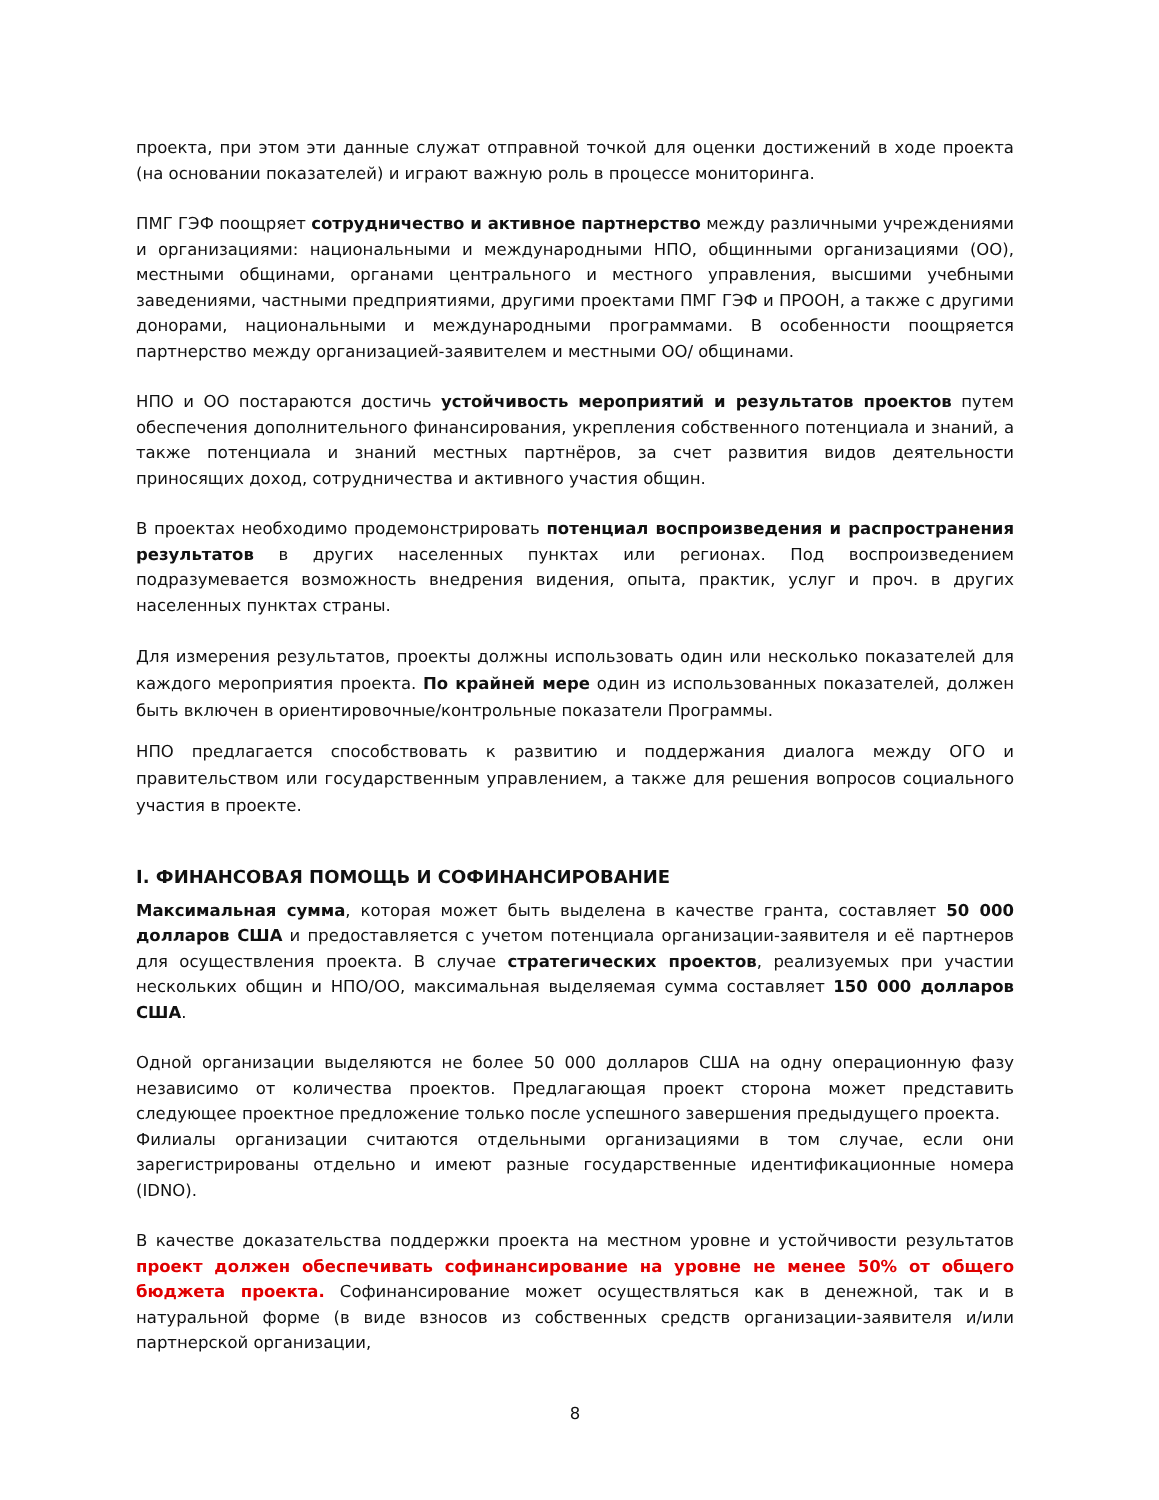проекта, при этом эти данные служат отправной точкой для оценки достижений в ходе проекта (на основании показателей) и играют важную роль в процессе мониторинга.
ПМГ ГЭФ поощряет сотрудничество и активное партнерство между различными учреждениями и организациями: национальными и международными НПО, общинными организациями (ОО), местными общинами, органами центрального и местного управления, высшими учебными заведениями, частными предприятиями, другими проектами ПМГ ГЭФ и ПРООН, а также с другими донорами, национальными и международными программами. В особенности поощряется партнерство между организацией-заявителем и местными ОО/ общинами.
НПО и ОО постараются достичь устойчивость мероприятий и результатов проектов путем обеспечения дополнительного финансирования, укрепления собственного потенциала и знаний, а также потенциала и знаний местных партнёров, за счет развития видов деятельности приносящих доход, сотрудничества и активного участия общин.
В проектах необходимо продемонстрировать потенциал воспроизведения и распространения результатов в других населенных пунктах или регионах. Под воспроизведением подразумевается возможность внедрения видения, опыта, практик, услуг и проч. в других населенных пунктах страны.
Для измерения результатов, проекты должны использовать один или несколько показателей для каждого мероприятия проекта. По крайней мере один из использованных показателей, должен быть включен в ориентировочные/контрольные показатели Программы.
НПО предлагается способствовать к развитию и поддержания диалога между ОГО и правительством или государственным управлением, а также для решения вопросов социального участия в проекте.
I. ФИНАНСОВАЯ ПОМОЩЬ И СОФИНАНСИРОВАНИЕ
Максимальная сумма, которая может быть выделена в качестве гранта, составляет 50 000 долларов США и предоставляется с учетом потенциала организации-заявителя и её партнеров для осуществления проекта. В случае стратегических проектов, реализуемых при участии нескольких общин и НПО/ОО, максимальная выделяемая сумма составляет 150 000 долларов США.
Одной организации выделяются не более 50 000 долларов США на одну операционную фазу независимо от количества проектов. Предлагающая проект сторона может представить следующее проектное предложение только после успешного завершения предыдущего проекта.
Филиалы организации считаются отдельными организациями в том случае, если они зарегистрированы отдельно и имеют разные государственные идентификационные номера (IDNO).
В качестве доказательства поддержки проекта на местном уровне и устойчивости результатов проект должен обеспечивать софинансирование на уровне не менее 50% от общего бюджета проекта. Софинансирование может осуществляться как в денежной, так и в натуральной форме (в виде взносов из собственных средств организации-заявителя и/или партнерской организации,
8